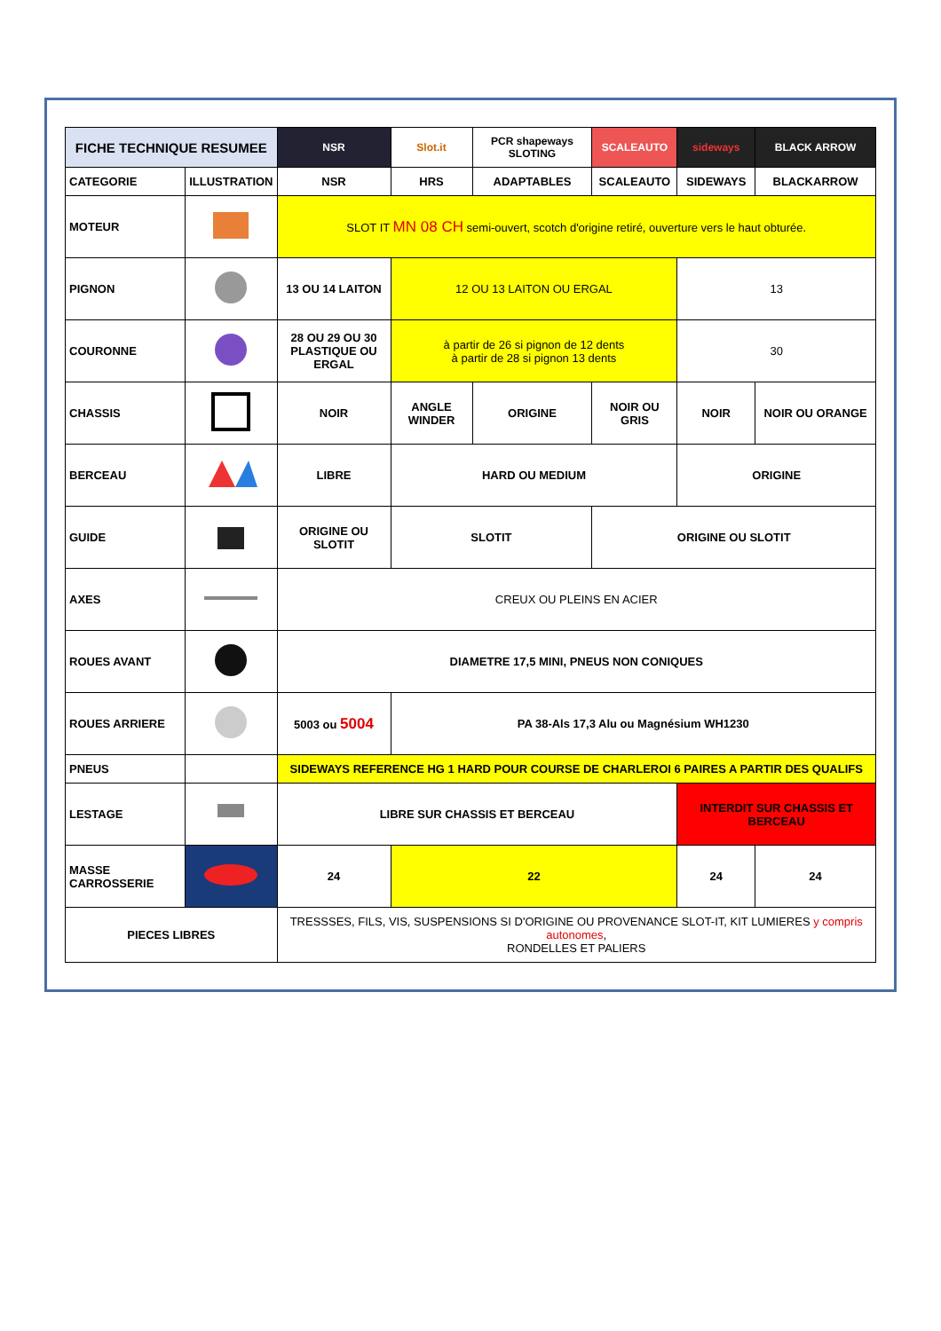| FICHE TECHNIQUE RESUMEE | | NSR | Slot.it | PCR shapeways SLOTING | SCALEAUTO | sideways | BLACK ARROW |
| CATEGORIE | ILLUSTRATION | NSR | HRS | ADAPTABLES | SCALEAUTO | SIDEWAYS | BLACKARROW |
| MOTEUR | | SLOT IT MN 08 CH semi-ouvert, scotch d'origine retiré, ouverture vers le haut obturée. | | | | | |
| PIGNON | | 13 OU 14 LAITON | 12 OU 13 LAITON OU ERGAL | | | 13 | |
| COURONNE | | 28 OU 29 OU 30 PLASTIQUE OU ERGAL | à partir de 26 si pignon de 12 dents à partir de 28 si pignon 13 dents | | | 30 | |
| CHASSIS | | NOIR | ANGLE WINDER | ORIGINE | NOIR OU GRIS | NOIR | NOIR OU ORANGE |
| BERCEAU | | LIBRE | HARD OU MEDIUM | | | ORIGINE | |
| GUIDE | | ORIGINE OU SLOTIT | SLOTIT | | ORIGINE OU SLOTIT | | |
| AXES | | CREUX OU PLEINS EN ACIER | | | | | |
| ROUES AVANT | | DIAMETRE 17,5 MINI, PNEUS NON CONIQUES | | | | | |
| ROUES ARRIERE | | 5003 ou 5004 | PA 38-Als 17,3 Alu ou Magnésium WH1230 | | | | |
| PNEUS | | SIDEWAYS REFERENCE HG 1 HARD POUR COURSE DE CHARLEROI 6 PAIRES A PARTIR DES QUALIFS | | | | | |
| LESTAGE | | LIBRE SUR CHASSIS ET BERCEAU | | | | INTERDIT SUR CHASSIS ET BERCEAU | |
| MASSE CARROSSERIE | | 24 | 22 | | | 24 | 24 |
| PIECES LIBRES | | TRESSSES, FILS, VIS, SUSPENSIONS SI D'ORIGINE OU PROVENANCE SLOT-IT, KIT LUMIERES y compris autonomes , RONDELLES ET PALIERS | | | | | |